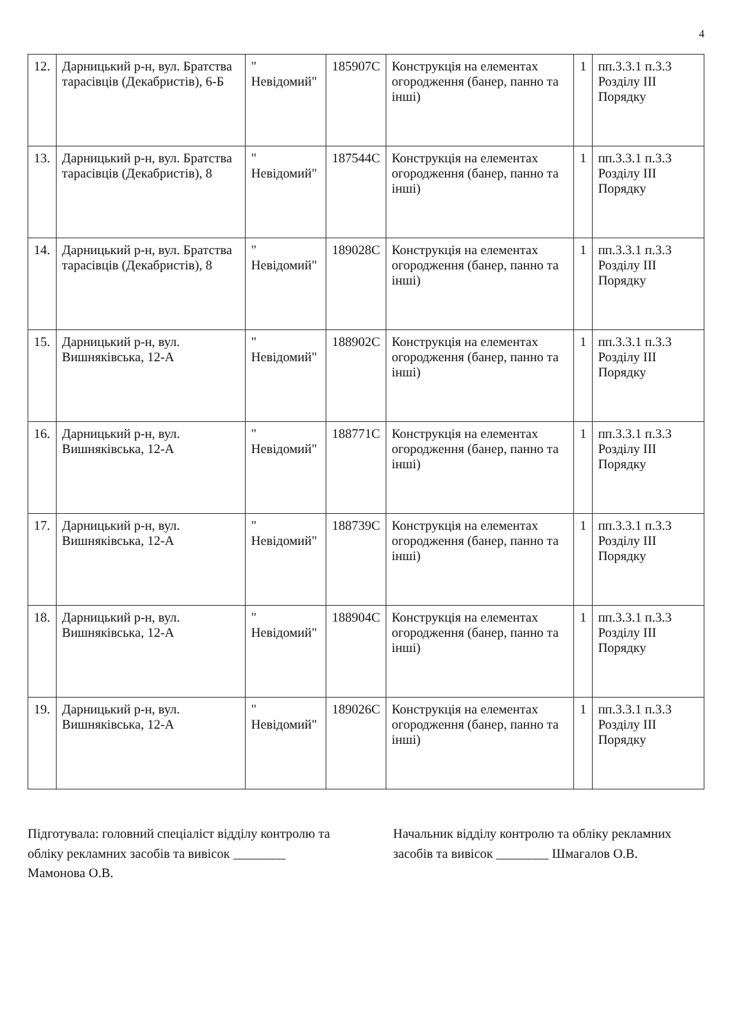4
| 12. | Дарницький р-н, вул. Братства тарасівців (Декабристів), 6-Б | " Невідомий" | 185907С | Конструкція на елементах огородження (банер, панно та інші) | 1 | пп.3.3.1 п.3.3 Розділу ІІІ Порядку |
| 13. | Дарницький р-н, вул. Братства тарасівців (Декабристів), 8 | " Невідомий" | 187544С | Конструкція на елементах огородження (банер, панно та інші) | 1 | пп.3.3.1 п.3.3 Розділу ІІІ Порядку |
| 14. | Дарницький р-н, вул. Братства тарасівців (Декабристів), 8 | " Невідомий" | 189028С | Конструкція на елементах огородження (банер, панно та інші) | 1 | пп.3.3.1 п.3.3 Розділу ІІІ Порядку |
| 15. | Дарницький р-н, вул. Вишняківська, 12-А | " Невідомий" | 188902С | Конструкція на елементах огородження (банер, панно та інші) | 1 | пп.3.3.1 п.3.3 Розділу ІІІ Порядку |
| 16. | Дарницький р-н, вул. Вишняківська, 12-А | " Невідомий" | 188771С | Конструкція на елементах огородження (банер, панно та інші) | 1 | пп.3.3.1 п.3.3 Розділу ІІІ Порядку |
| 17. | Дарницький р-н, вул. Вишняківська, 12-А | " Невідомий" | 188739С | Конструкція на елементах огородження (банер, панно та інші) | 1 | пп.3.3.1 п.3.3 Розділу ІІІ Порядку |
| 18. | Дарницький р-н, вул. Вишняківська, 12-А | " Невідомий" | 188904С | Конструкція на елементах огородження (банер, панно та інші) | 1 | пп.3.3.1 п.3.3 Розділу ІІІ Порядку |
| 19. | Дарницький р-н, вул. Вишняківська, 12-А | " Невідомий" | 189026С | Конструкція на елементах огородження (банер, панно та інші) | 1 | пп.3.3.1 п.3.3 Розділу ІІІ Порядку |
Підготувала: головний спеціаліст відділу контролю та обліку рекламних засобів та вивісок ________ Мамонова О.В.
Начальник відділу контролю та обліку рекламних засобів та вивісок ________ Шмагалов О.В.